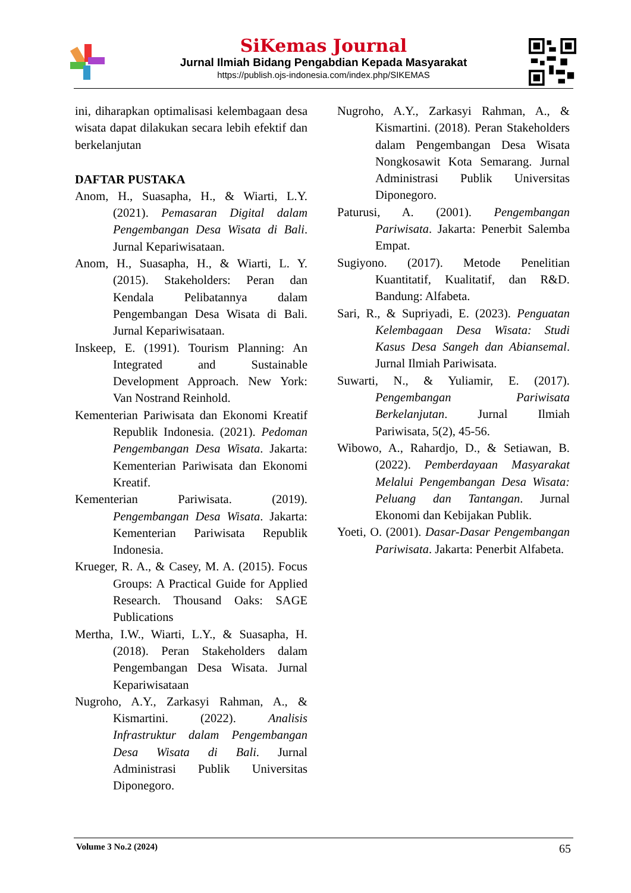SiKemas Journal
Jurnal Ilmiah Bidang Pengabdian Kepada Masyarakat
https://publish.ojs-indonesia.com/index.php/SIKEMAS
ini, diharapkan optimalisasi kelembagaan desa wisata dapat dilakukan secara lebih efektif dan berkelanjutan
DAFTAR PUSTAKA
Anom, H., Suasapha, H., & Wiarti, L.Y. (2021). Pemasaran Digital dalam Pengembangan Desa Wisata di Bali. Jurnal Kepariwisataan.
Anom, H., Suasapha, H., & Wiarti, L. Y. (2015). Stakeholders: Peran dan Kendala Pelibatannya dalam Pengembangan Desa Wisata di Bali. Jurnal Kepariwisataan.
Inskeep, E. (1991). Tourism Planning: An Integrated and Sustainable Development Approach. New York: Van Nostrand Reinhold.
Kementerian Pariwisata dan Ekonomi Kreatif Republik Indonesia. (2021). Pedoman Pengembangan Desa Wisata. Jakarta: Kementerian Pariwisata dan Ekonomi Kreatif.
Kementerian Pariwisata. (2019). Pengembangan Desa Wisata. Jakarta: Kementerian Pariwisata Republik Indonesia.
Krueger, R. A., & Casey, M. A. (2015). Focus Groups: A Practical Guide for Applied Research. Thousand Oaks: SAGE Publications
Mertha, I.W., Wiarti, L.Y., & Suasapha, H. (2018). Peran Stakeholders dalam Pengembangan Desa Wisata. Jurnal Kepariwisataan
Nugroho, A.Y., Zarkasyi Rahman, A., & Kismartini. (2022). Analisis Infrastruktur dalam Pengembangan Desa Wisata di Bali. Jurnal Administrasi Publik Universitas Diponegoro.
Nugroho, A.Y., Zarkasyi Rahman, A., & Kismartini. (2018). Peran Stakeholders dalam Pengembangan Desa Wisata Nongkosawit Kota Semarang. Jurnal Administrasi Publik Universitas Diponegoro.
Paturusi, A. (2001). Pengembangan Pariwisata. Jakarta: Penerbit Salemba Empat.
Sugiyono. (2017). Metode Penelitian Kuantitatif, Kualitatif, dan R&D. Bandung: Alfabeta.
Sari, R., & Supriyadi, E. (2023). Penguatan Kelembagaan Desa Wisata: Studi Kasus Desa Sangeh dan Abiansemal. Jurnal Ilmiah Pariwisata.
Suwarti, N., & Yuliamir, E. (2017). Pengembangan Pariwisata Berkelanjutan. Jurnal Ilmiah Pariwisata, 5(2), 45-56.
Wibowo, A., Rahardjo, D., & Setiawan, B. (2022). Pemberdayaan Masyarakat Melalui Pengembangan Desa Wisata: Peluang dan Tantangan. Jurnal Ekonomi dan Kebijakan Publik.
Yoeti, O. (2001). Dasar-Dasar Pengembangan Pariwisata. Jakarta: Penerbit Alfabeta.
Volume 3 No.2 (2024) 65